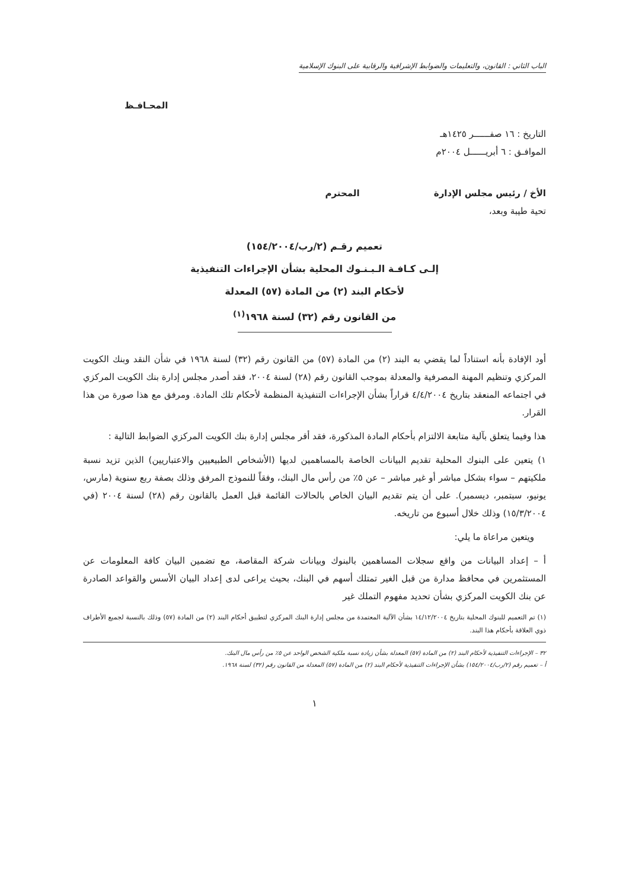الباب الثاني : القانون، والتعليمات والضوابط الإشرافية والرقابية على البنوك الإسلامية
المحـافـظ
التاريخ : ١٦ صفــــــر ١٤٢٥هـ
الموافـق : ٦ أبريــــــل ٢٠٠٤م
الأخ / رئيس مجلس الإدارة المحترم
تحية طيبة وبعد،
تعميم رقـم (٢/رب/١٥٤/٢٠٠٤)
إلـى كـافـة الـبـنـوك المحلية بشأن الإجراءات التنفيذية
لأحكام البند (٢) من المادة (٥٧) المعدلة
من القانون رقم (٣٢) لسنة ١٩٦٨<sup>(١)</sup>
أود الإفادة بأنه استناداً لما يقضي به البند (٢) من المادة (٥٧) من القانون رقم (٣٢) لسنة ١٩٦٨ في شأن النقد وبنك الكويت المركزي وتنظيم المهنة المصرفية والمعدلة بموجب القانون رقم (٢٨) لسنة ٢٠٠٤، فقد أصدر مجلس إدارة بنك الكويت المركزي في اجتماعه المنعقد بتاريخ ٤/٤/٢٠٠٤ قراراً بشأن الإجراءات التنفيذية المنظمة لأحكام تلك المادة. ومرفق مع هذا صورة من هذا القرار.
هذا وفيما يتعلق بآلية متابعة الالتزام بأحكام المادة المذكورة، فقد أقر مجلس إدارة بنك الكويت المركزي الضوابط التالية :
١) يتعين على البنوك المحلية تقديم البيانات الخاصة بالمساهمين لديها (الأشخاص الطبيعيين والاعتباريين) الذين تزيد نسبة ملكيتهم – سواء بشكل مباشر أو غير مباشر – عن ٥٪ من رأس مال البنك، وفقاً للنموذج المرفق وذلك بصفة ربع سنوية (مارس، يونيو، سبتمبر، ديسمبر). على أن يتم تقديم البيان الخاص بالحالات القائمة قبل العمل بالقانون رقم (٢٨) لسنة ٢٠٠٤ (في ١٥/٣/٢٠٠٤) وذلك خلال أسبوع من تاريخه.
ويتعين مراعاة ما يلي:
أ – إعداد البيانات من واقع سجلات المساهمين بالبنوك وبيانات شركة المقاصة، مع تضمين البيان كافة المعلومات عن المستثمرين في محافظ مدارة من قبل الغير تمتلك أسهم في البنك، بحيث يراعى لدى إعداد البيان الأسس والقواعد الصادرة عن بنك الكويت المركزي بشأن تحديد مفهوم التملك غير
(١) تم التعميم للبنوك المحلية بتاريخ ١٤/١٢/٢٠٠٤ بشأن الآلية المعتمدة من مجلس إدارة البنك المركزي لتطبيق أحكام البند (٢) من المادة (٥٧) وذلك بالنسبة لجميع الأطراف ذوي العلاقة بأحكام هذا البند.
٣٢ – الإجراءات التنفيذية لأحكام البند (٢) من المادة (٥٧) المعدلة بشأن زيادة نسبة ملكية الشخص الواحد عن ٥٪ من رأس مال البنك.
أ – تعميم رقم (٢/رب/١٥٤/٢٠٠٤) بشأن الإجراءات التنفيذية لأحكام البند (٢) من المادة (٥٧) المعدلة من القانون رقم (٣٢) لسنة ١٩٦٨.
١